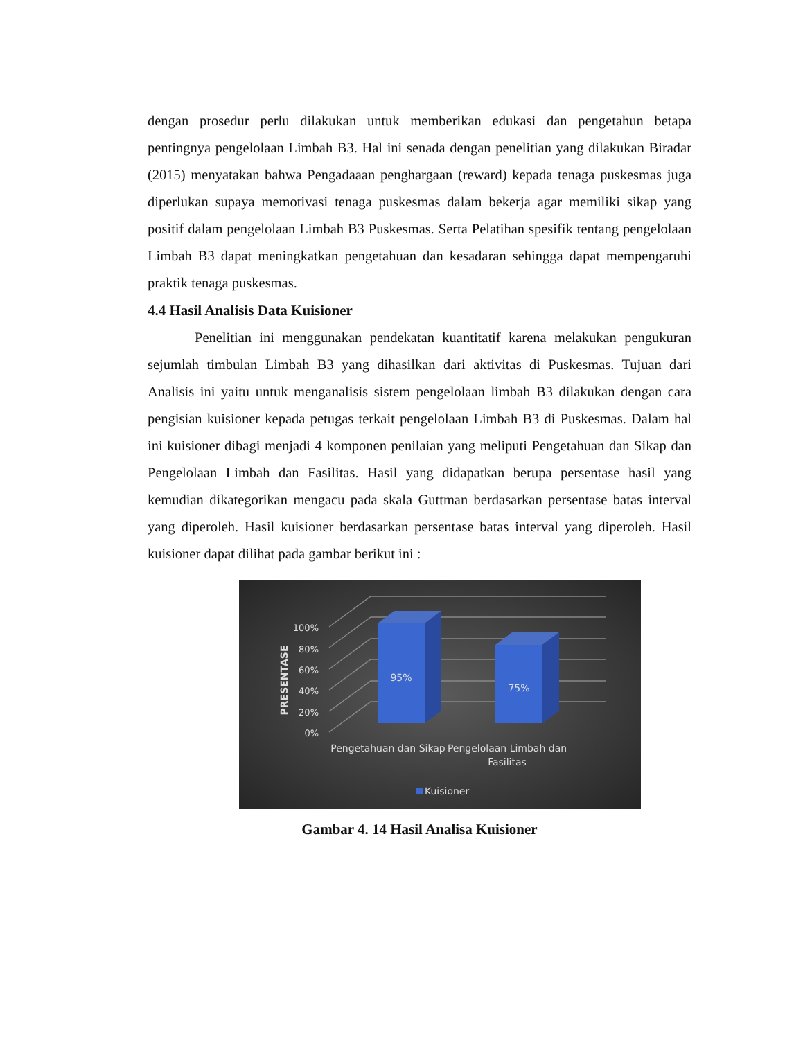dengan prosedur perlu dilakukan untuk memberikan edukasi dan pengetahun betapa pentingnya pengelolaan Limbah B3. Hal ini senada dengan penelitian yang dilakukan Biradar (2015) menyatakan bahwa Pengadaaan penghargaan (reward) kepada tenaga puskesmas juga diperlukan supaya memotivasi tenaga puskesmas dalam bekerja agar memiliki sikap yang positif dalam pengelolaan Limbah B3 Puskesmas. Serta Pelatihan spesifik tentang pengelolaan Limbah B3 dapat meningkatkan pengetahuan dan kesadaran sehingga dapat mempengaruhi praktik tenaga puskesmas.
4.4 Hasil Analisis Data Kuisioner
Penelitian ini menggunakan pendekatan kuantitatif karena melakukan pengukuran sejumlah timbulan Limbah B3 yang dihasilkan dari aktivitas di Puskesmas. Tujuan dari Analisis ini yaitu untuk menganalisis sistem pengelolaan limbah B3 dilakukan dengan cara pengisian kuisioner kepada petugas terkait pengelolaan Limbah B3 di Puskesmas. Dalam hal ini kuisioner dibagi menjadi 4 komponen penilaian yang meliputi Pengetahuan dan Sikap dan Pengelolaan Limbah dan Fasilitas. Hasil yang didapatkan berupa persentase hasil yang kemudian dikategorikan mengacu pada skala Guttman berdasarkan persentase batas interval yang diperoleh. Hasil kuisioner berdasarkan persentase batas interval yang diperoleh. Hasil kuisioner dapat dilihat pada gambar berikut ini :
100%
80%
60%
40%
20%
0%
PRESENTASE
95%
75%
Pengetahuan dan Sikap
Pengelolaan Limbah dan
Fasilitas
Kuisioner
Gambar 4. 14 Hasil Analisa Kuisioner